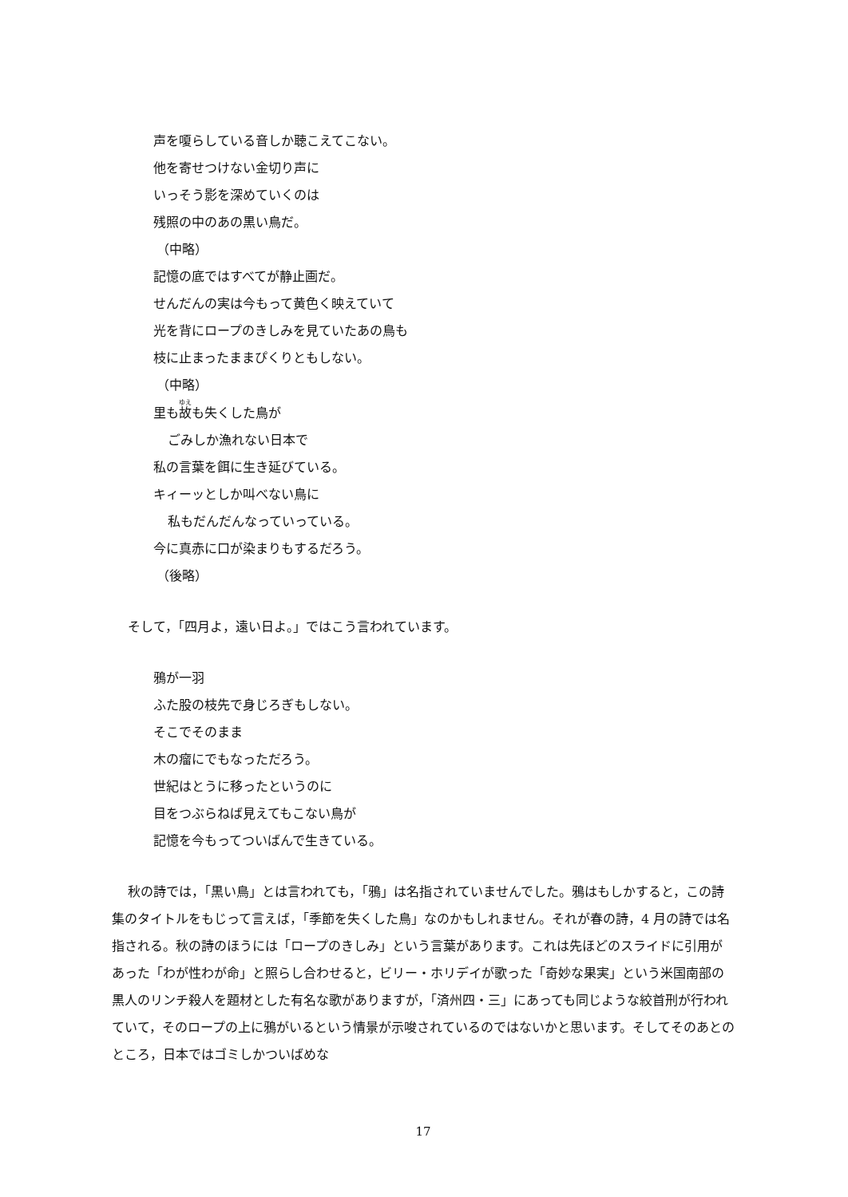声を嗄らしている音しか聴こえてこない。
他を寄せつけない金切り声に
いっそう影を深めていくのは
残照の中のあの黒い鳥だ。
（中略）
記憶の底ではすべてが静止画だ。
せんだんの実は今もって黄色く映えていて
光を背にロープのきしみを見ていたあの鳥も
枝に止まったままぴくりともしない。
（中略）
里も故も失くした鳥が
ごみしか漁れない日本で
私の言葉を餌に生き延びている。
キィーッとしか叫べない鳥に
私もだんだんなっていっている。
今に真赤に口が染まりもするだろう。
（後略）
そして，「四月よ，遠い日よ。」ではこう言われています。
鴉が一羽
ふた股の枝先で身じろぎもしない。
そこでそのまま
木の瘤にでもなっただろう。
世紀はとうに移ったというのに
目をつぶらねば見えてもこない鳥が
記憶を今もってついばんで生きている。
秋の詩では，「黒い鳥」とは言われても，「鴉」は名指されていませんでした。鴉はもしかすると，この詩集のタイトルをもじって言えば，「季節を失くした鳥」なのかもしれません。それが春の詩，4 月の詩では名指される。秋の詩のほうには「ロープのきしみ」という言葉があります。これは先ほどのスライドに引用があった「わが性わが命」と照らし合わせると，ビリー・ホリデイが歌った「奇妙な果実」という米国南部の黒人のリンチ殺人を題材とした有名な歌がありますが，「済州四・三」にあっても同じような絞首刑が行われていて，そのロープの上に鴉がいるという情景が示唆されているのではないかと思います。そしてそのあとのところ，日本ではゴミしかついばめな
17